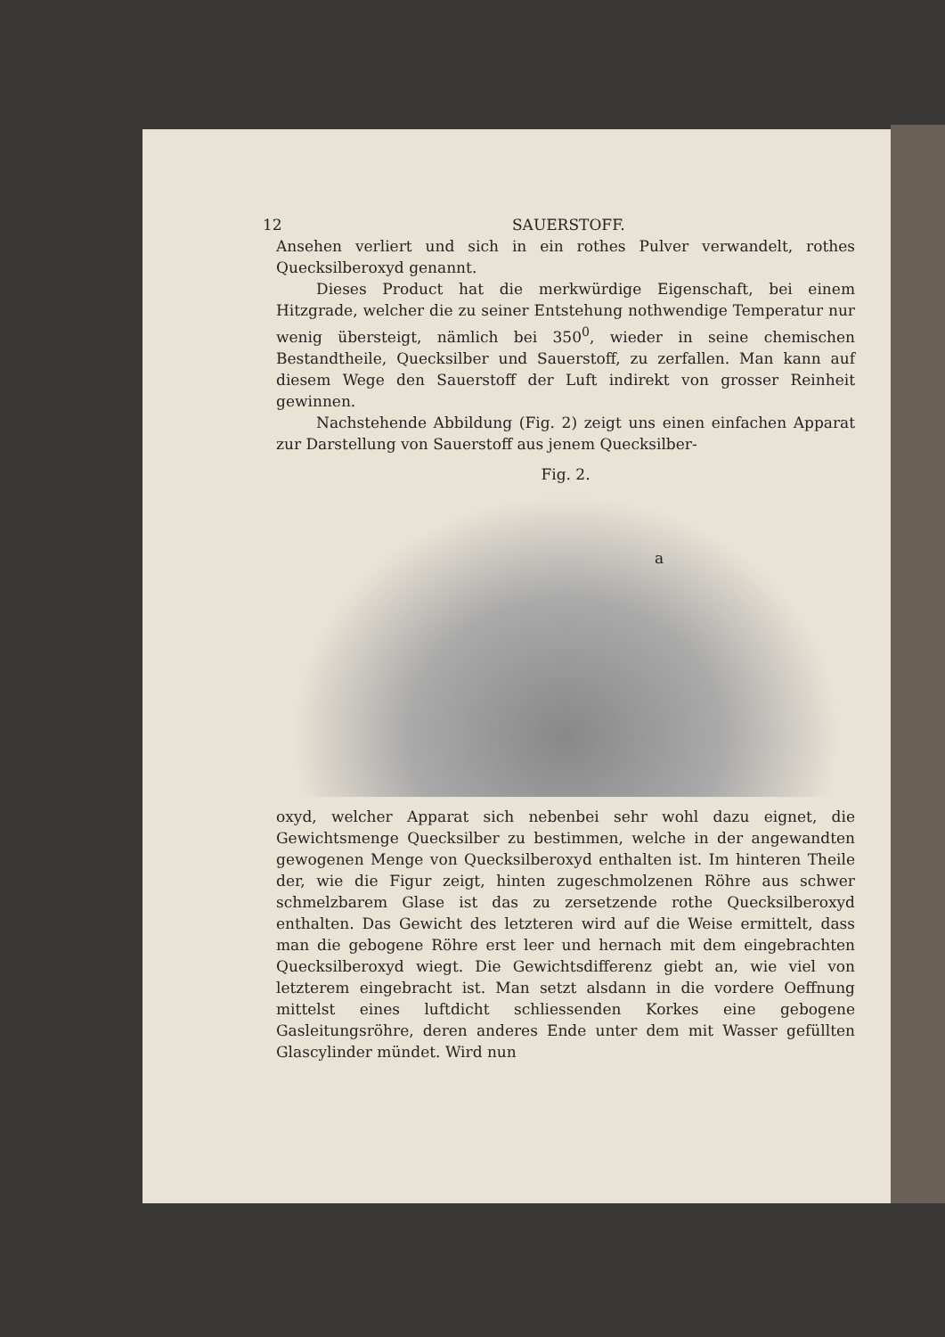12 SAUERSTOFF.
Ansehen verliert und sich in ein rothes Pulver verwandelt, rothes Quecksilberoxyd genannt.
Dieses Product hat die merkwürdige Eigenschaft, bei einem Hitzgrade, welcher die zu seiner Entstehung nothwendige Temperatur nur wenig übersteigt, nämlich bei 350<sup>0</sup>, wieder in seine chemischen Bestandtheile, Quecksilber und Sauerstoff, zu zerfallen. Man kann auf diesem Wege den Sauerstoff der Luft indirekt von grosser Reinheit gewinnen.
Nachstehende Abbildung (Fig. 2) zeigt uns einen einfachen Apparat zur Darstellung von Sauerstoff aus jenem Quecksilber-
Fig. 2.
a
oxyd, welcher Apparat sich nebenbei sehr wohl dazu eignet, die Gewichtsmenge Quecksilber zu bestimmen, welche in der angewandten gewogenen Menge von Quecksilberoxyd enthalten ist. Im hinteren Theile der, wie die Figur zeigt, hinten zugeschmolzenen Röhre aus schwer schmelzbarem Glase ist das zu zersetzende rothe Quecksilberoxyd enthalten. Das Gewicht des letzteren wird auf die Weise ermittelt, dass man die gebogene Röhre erst leer und hernach mit dem eingebrachten Quecksilberoxyd wiegt. Die Gewichtsdifferenz giebt an, wie viel von letzterem eingebracht ist. Man setzt alsdann in die vordere Oeffnung mittelst eines luftdicht schliessenden Korkes eine gebogene Gasleitungsröhre, deren anderes Ende unter dem mit Wasser gefüllten Glascylinder mündet. Wird nun